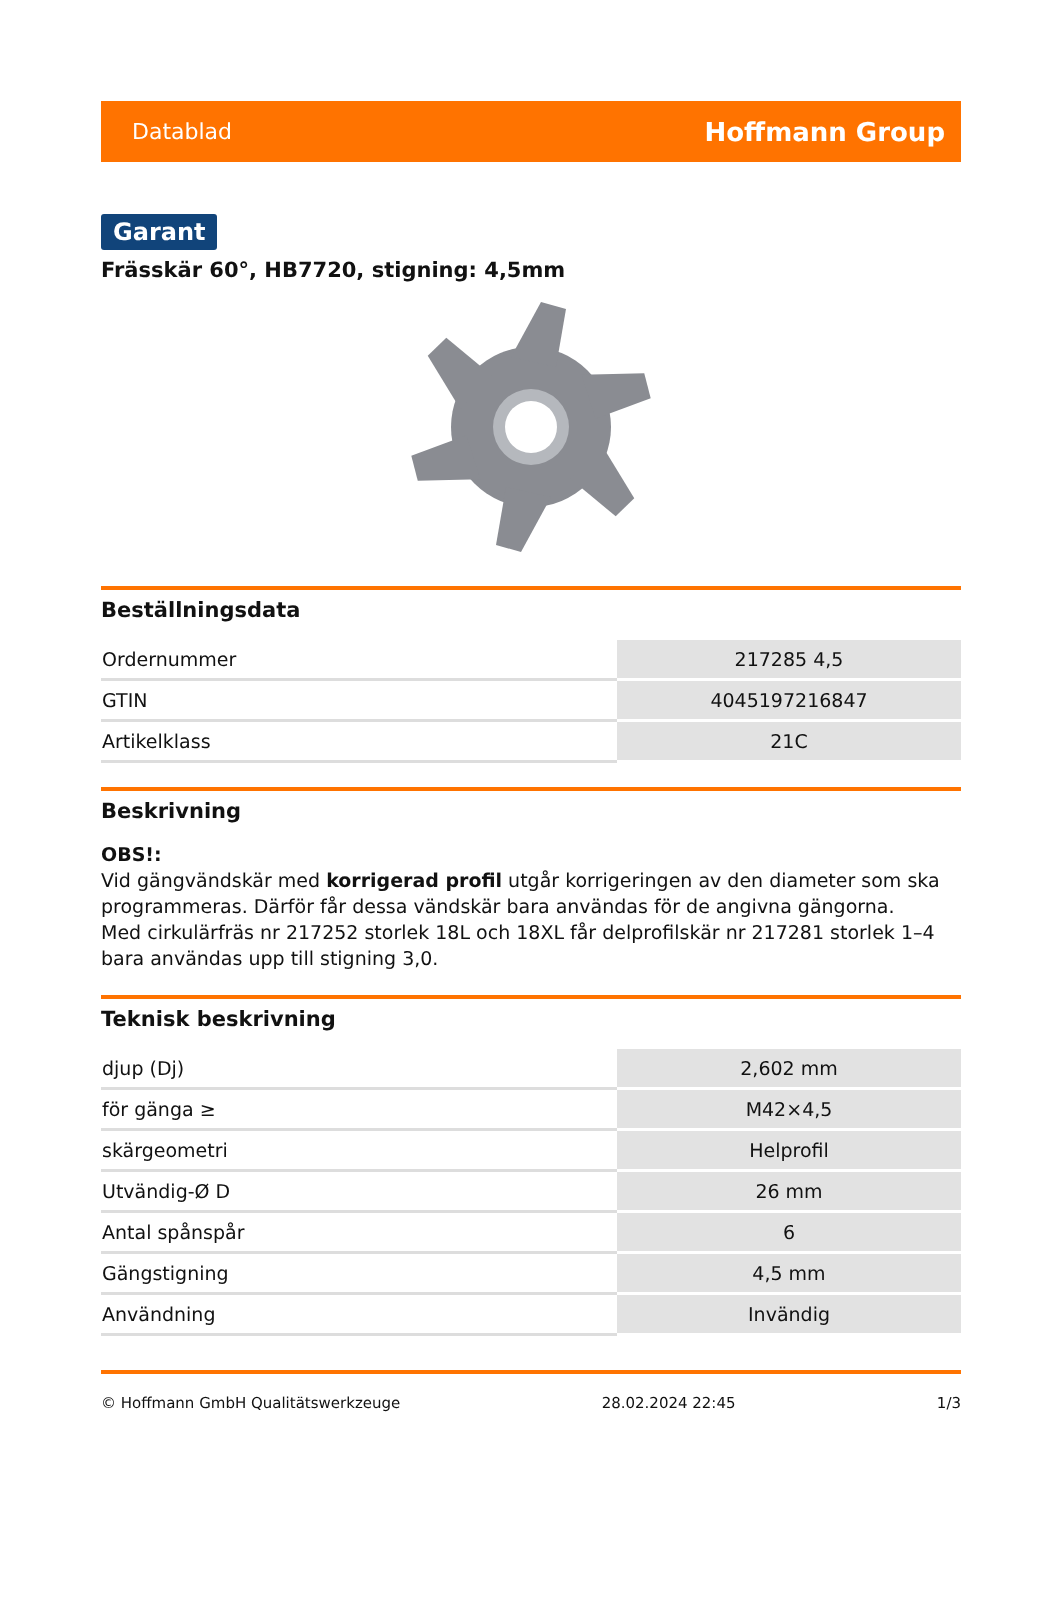Datablad Hoffmann Group
Garant
Frässkär 60°, HB7720, stigning: 4,5mm
Beställningsdata
| Ordernummer | 217285 4,5 |
| GTIN | 4045197216847 |
| Artikelklass | 21C |
Beskrivning
OBS!:
Vid gängvändskär med korrigerad profil utgår korrigeringen av den diameter som ska programmeras. Därför får dessa vändskär bara användas för de angivna gängorna.
Med cirkulärfräs nr 217252 storlek 18L och 18XL får delprofilskär nr 217281 storlek 1–4 bara användas upp till stigning 3,0.
Teknisk beskrivning
| djup (Dj) | 2,602 mm |
| för gänga ≥ | M42×4,5 |
| skärgeometri | Helprofil |
| Utvändig-Ø D | 26 mm |
| Antal spånspår | 6 |
| Gängstigning | 4,5 mm |
| Användning | Invändig |
© Hoffmann GmbH Qualitätswerkzeuge 28.02.2024 22:45 1/3